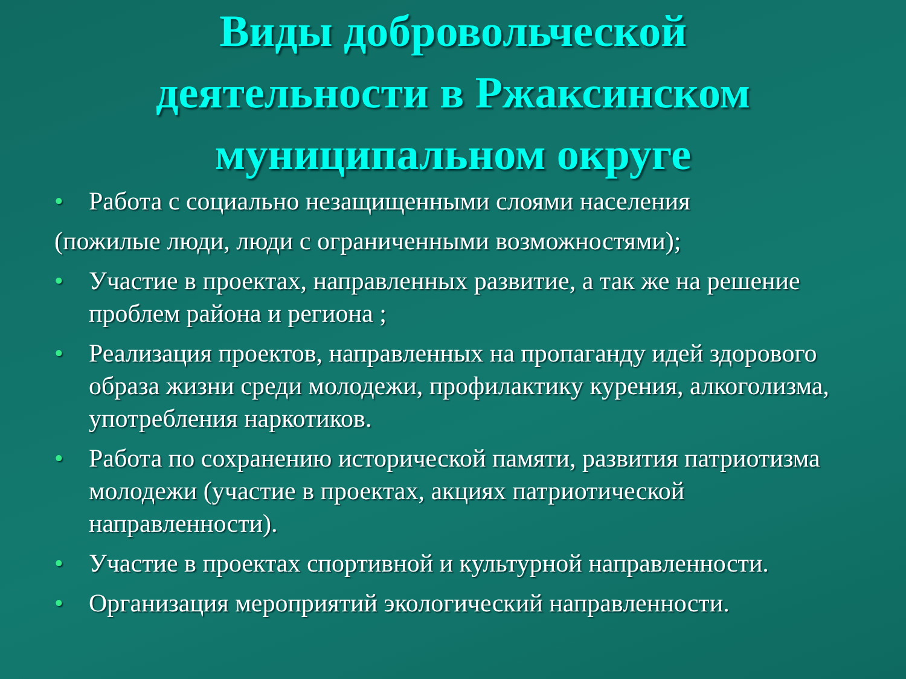Виды добровольческой
деятельности в Ржаксинском
муниципальном округе
• Работа с социально незащищенными слоями населения
(пожилые люди, люди с ограниченными возможностями);
• Участие в проектах, направленных развитие, а так же на решение проблем района и региона ;
• Реализация проектов, направленных на пропаганду идей здорового образа жизни среди молодежи, профилактику курения, алкоголизма, употребления наркотиков.
• Работа по сохранению исторической памяти, развития патриотизма молодежи (участие в проектах, акциях патриотической направленности).
• Участие в проектах спортивной и культурной направленности.
• Организация мероприятий экологический направленности.